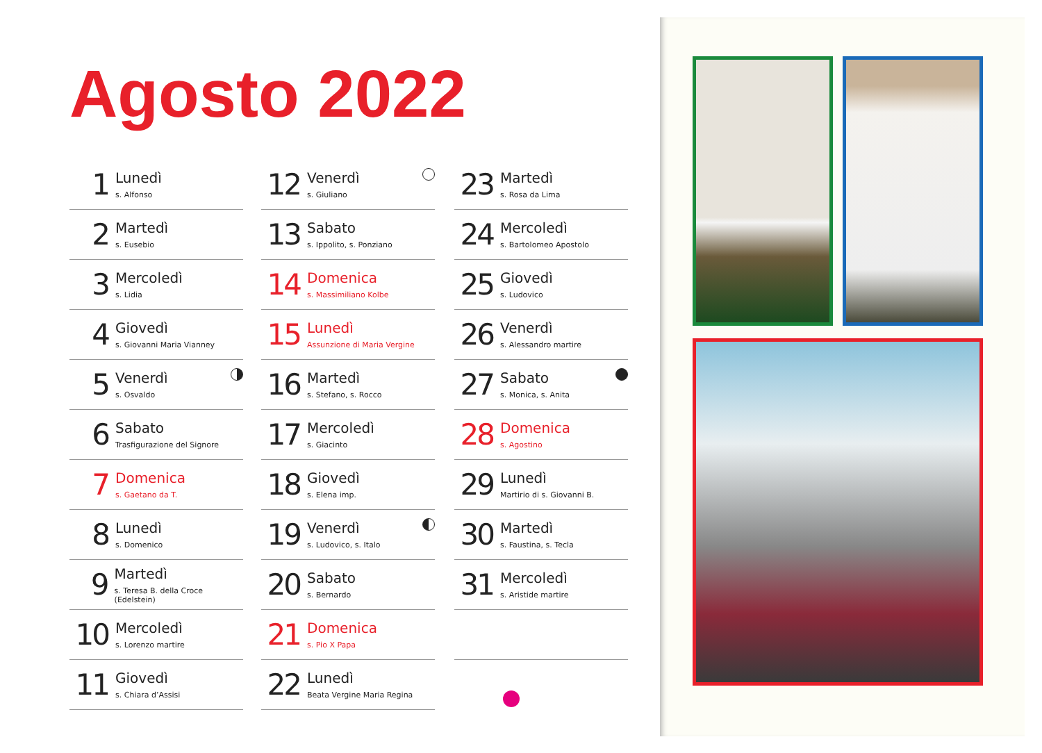Agosto 2022
1
Lunedì
s. Alfonso
2
Martedì
s. Eusebio
3
Mercoledì
s. Lidia
4
Giovedì
s. Giovanni Maria Vianney
5
Venerdì
s. Osvaldo
6
Sabato
Trasfigurazione del Signore
7
Domenica
s. Gaetano da T.
8
Lunedì
s. Domenico
9
Martedì
s. Teresa B. della Croce (Edelstein)
10
Mercoledì
s. Lorenzo martire
11
Giovedì
s. Chiara d’Assisi
12
Venerdì
s. Giuliano
13
Sabato
s. Ippolito, s. Ponziano
14
Domenica
s. Massimiliano Kolbe
15
Lunedì
Assunzione di Maria Vergine
16
Martedì
s. Stefano, s. Rocco
17
Mercoledì
s. Giacinto
18
Giovedì
s. Elena imp.
19
Venerdì
s. Ludovico, s. Italo
20
Sabato
s. Bernardo
21
Domenica
s. Pio X Papa
22
Lunedì
Beata Vergine Maria Regina
23
Martedì
s. Rosa da Lima
24
Mercoledì
s. Bartolomeo Apostolo
25
Giovedì
s. Ludovico
26
Venerdì
s. Alessandro martire
27
Sabato
s. Monica, s. Anita
28
Domenica
s. Agostino
29
Lunedì
Martirio di s. Giovanni B.
30
Martedì
s. Faustina, s. Tecla
31
Mercoledì
s. Aristide martire